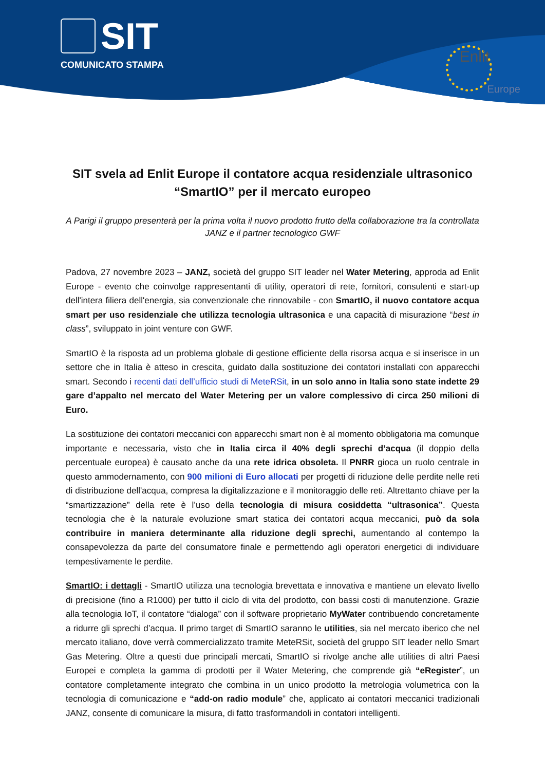SIT
COMUNICATO STAMPA
Enlit
Europe
SIT svela ad Enlit Europe il contatore acqua residenziale ultrasonico “SmartIO” per il mercato europeo
A Parigi il gruppo presenterà per la prima volta il nuovo prodotto frutto della collaborazione tra la controllata JANZ e il partner tecnologico GWF
Padova, 27 novembre 2023 – JANZ, società del gruppo SIT leader nel Water Metering, approda ad Enlit Europe - evento che coinvolge rappresentanti di utility, operatori di rete, fornitori, consulenti e start-up dell'intera filiera dell'energia, sia convenzionale che rinnovabile - con SmartIO, il nuovo contatore acqua smart per uso residenziale che utilizza tecnologia ultrasonica e una capacità di misurazione “best in class”, sviluppato in joint venture con GWF.
SmartIO è la risposta ad un problema globale di gestione efficiente della risorsa acqua e si inserisce in un settore che in Italia è atteso in crescita, guidato dalla sostituzione dei contatori installati con apparecchi smart. Secondo i recenti dati dell’ufficio studi di MeteRSit, in un solo anno in Italia sono state indette 29 gare d’appalto nel mercato del Water Metering per un valore complessivo di circa 250 milioni di Euro.
La sostituzione dei contatori meccanici con apparecchi smart non è al momento obbligatoria ma comunque importante e necessaria, visto che in Italia circa il 40% degli sprechi d’acqua (il doppio della percentuale europea) è causato anche da una rete idrica obsoleta. Il PNRR gioca un ruolo centrale in questo ammodernamento, con 900 milioni di Euro allocati per progetti di riduzione delle perdite nelle reti di distribuzione dell'acqua, compresa la digitalizzazione e il monitoraggio delle reti. Altrettanto chiave per la “smartizzazione” della rete è l’uso della tecnologia di misura cosiddetta “ultrasonica”. Questa tecnologia che è la naturale evoluzione smart statica dei contatori acqua meccanici, può da sola contribuire in maniera determinante alla riduzione degli sprechi, aumentando al contempo la consapevolezza da parte del consumatore finale e permettendo agli operatori energetici di individuare tempestivamente le perdite.
SmartIO: i dettagli - SmartIO utilizza una tecnologia brevettata e innovativa e mantiene un elevato livello di precisione (fino a R1000) per tutto il ciclo di vita del prodotto, con bassi costi di manutenzione. Grazie alla tecnologia IoT, il contatore “dialoga” con il software proprietario MyWater contribuendo concretamente a ridurre gli sprechi d’acqua. Il primo target di SmartIO saranno le utilities, sia nel mercato iberico che nel mercato italiano, dove verrà commercializzato tramite MeteRSit, società del gruppo SIT leader nello Smart Gas Metering. Oltre a questi due principali mercati, SmartIO si rivolge anche alle utilities di altri Paesi Europei e completa la gamma di prodotti per il Water Metering, che comprende già “eRegister”, un contatore completamente integrato che combina in un unico prodotto la metrologia volumetrica con la tecnologia di comunicazione e “add-on radio module” che, applicato ai contatori meccanici tradizionali JANZ, consente di comunicare la misura, di fatto trasformandoli in contatori intelligenti.